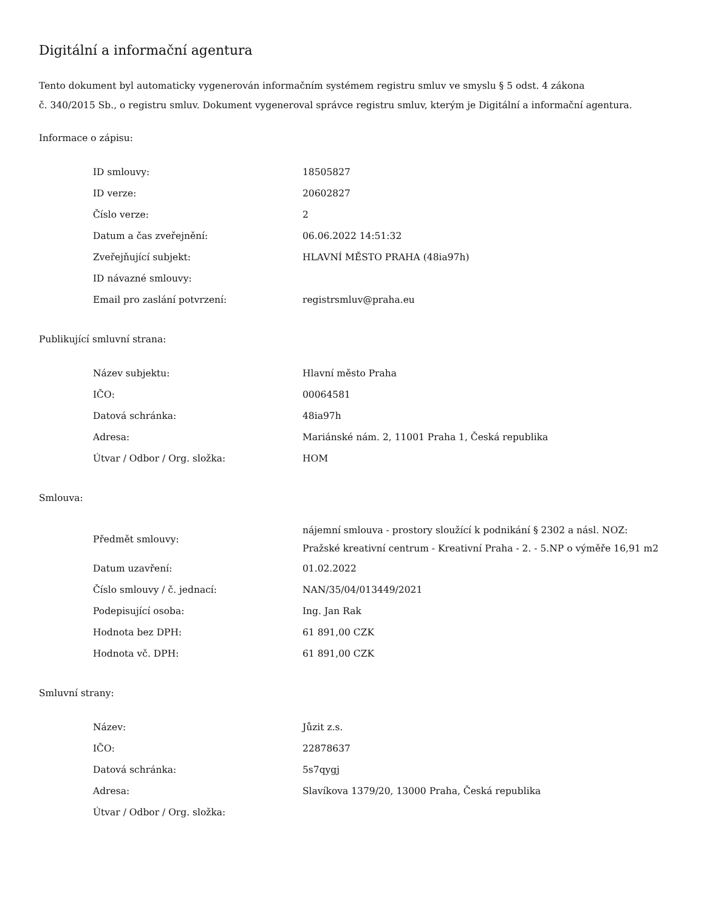Digitální a informační agentura
Tento dokument byl automaticky vygenerován informačním systémem registru smluv ve smyslu § 5 odst. 4 zákona
č. 340/2015 Sb., o registru smluv. Dokument vygeneroval správce registru smluv, kterým je Digitální a informační agentura.
Informace o zápisu:
| ID smlouvy: | 18505827 |
| ID verze: | 20602827 |
| Číslo verze: | 2 |
| Datum a čas zveřejnění: | 06.06.2022 14:51:32 |
| Zveřejňující subjekt: | HLAVNÍ MĚSTO PRAHA (48ia97h) |
| ID návazné smlouvy: | |
| Email pro zaslání potvrzení: | registrsmluv@praha.eu |
Publikující smluvní strana:
| Název subjektu: | Hlavní město Praha |
| IČO: | 00064581 |
| Datová schránka: | 48ia97h |
| Adresa: | Mariánské nám. 2, 11001 Praha 1, Česká republika |
| Útvar / Odbor / Org. složka: | HOM |
Smlouva:
| Předmět smlouvy: | nájemní smlouva - prostory sloužící k podnikání § 2302 a násl. NOZ: Pražské kreativní centrum - Kreativní Praha - 2. - 5.NP o výměře 16,91 m2 |
| Datum uzavření: | 01.02.2022 |
| Číslo smlouvy / č. jednací: | NAN/35/04/013449/2021 |
| Podepisující osoba: | Ing. Jan Rak |
| Hodnota bez DPH: | 61 891,00 CZK |
| Hodnota vč. DPH: | 61 891,00 CZK |
Smluvní strany:
| Název: | Jůzit z.s. |
| IČO: | 22878637 |
| Datová schránka: | 5s7qygj |
| Adresa: | Slavíkova 1379/20, 13000 Praha, Česká republika |
| Útvar / Odbor / Org. složka: | |